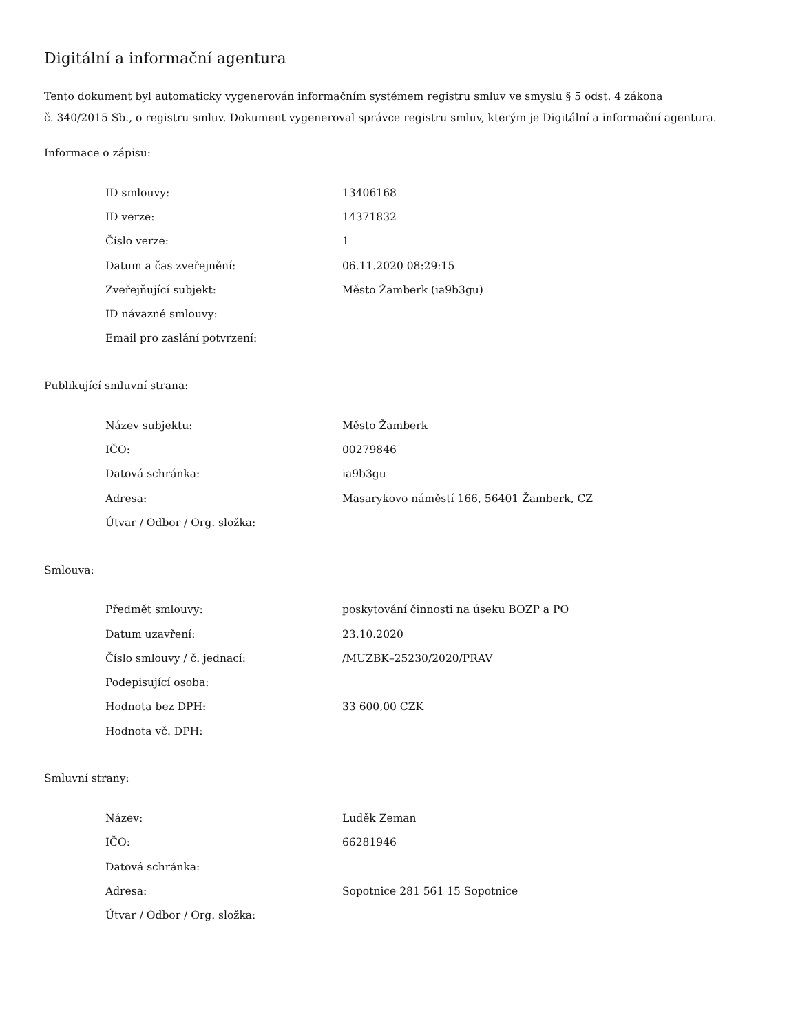Digitální a informační agentura
Tento dokument byl automaticky vygenerován informačním systémem registru smluv ve smyslu § 5 odst. 4 zákona
č. 340/2015 Sb., o registru smluv. Dokument vygeneroval správce registru smluv, kterým je Digitální a informační agentura.
Informace o zápisu:
| ID smlouvy: | 13406168 |
| ID verze: | 14371832 |
| Číslo verze: | 1 |
| Datum a čas zveřejnění: | 06.11.2020 08:29:15 |
| Zveřejňující subjekt: | Město Žamberk (ia9b3gu) |
| ID návazné smlouvy: | |
| Email pro zaslání potvrzení: | |
Publikující smluvní strana:
| Název subjektu: | Město Žamberk |
| IČO: | 00279846 |
| Datová schránka: | ia9b3gu |
| Adresa: | Masarykovo náměstí 166, 56401 Žamberk, CZ |
| Útvar / Odbor / Org. složka: | |
Smlouva:
| Předmět smlouvy: | poskytování činnosti na úseku BOZP a PO |
| Datum uzavření: | 23.10.2020 |
| Číslo smlouvy / č. jednací: | /MUZBK–25230/2020/PRAV |
| Podepisující osoba: | |
| Hodnota bez DPH: | 33 600,00 CZK |
| Hodnota vč. DPH: | |
Smluvní strany:
| Název: | Luděk Zeman |
| IČO: | 66281946 |
| Datová schránka: | |
| Adresa: | Sopotnice 281 561 15 Sopotnice |
| Útvar / Odbor / Org. složka: | |